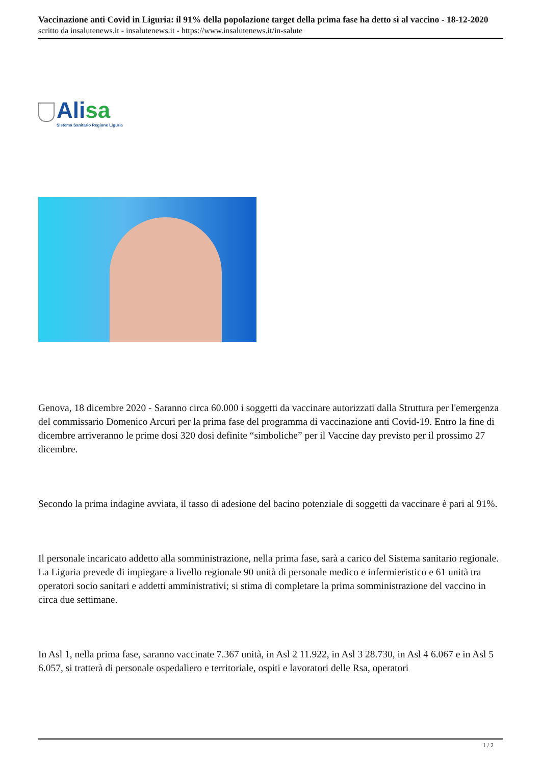Vaccinazione anti Covid in Liguria: il 91% della popolazione target della prima fase ha detto sì al vaccino - 18-12-2020
scritto da insalutenews.it - insalutenews.it - https://www.insalutenews.it/in-salute
Alisa
Sistema Sanitario Regione Liguria
Genova, 18 dicembre 2020 - Saranno circa 60.000 i soggetti da vaccinare autorizzati dalla Struttura per l'emergenza del commissario Domenico Arcuri per la prima fase del programma di vaccinazione anti Covid-19. Entro la fine di dicembre arriveranno le prime dosi 320 dosi definite “simboliche” per il Vaccine day previsto per il prossimo 27 dicembre.
Secondo la prima indagine avviata, il tasso di adesione del bacino potenziale di soggetti da vaccinare è pari al 91%.
Il personale incaricato addetto alla somministrazione, nella prima fase, sarà a carico del Sistema sanitario regionale. La Liguria prevede di impiegare a livello regionale 90 unità di personale medico e infermieristico e 61 unità tra operatori socio sanitari e addetti amministrativi; si stima di completare la prima somministrazione del vaccino in circa due settimane.
In Asl 1, nella prima fase, saranno vaccinate 7.367 unità, in Asl 2 11.922, in Asl 3 28.730, in Asl 4 6.067 e in Asl 5 6.057, si tratterà di personale ospedaliero e territoriale, ospiti e lavoratori delle Rsa, operatori
1 / 2